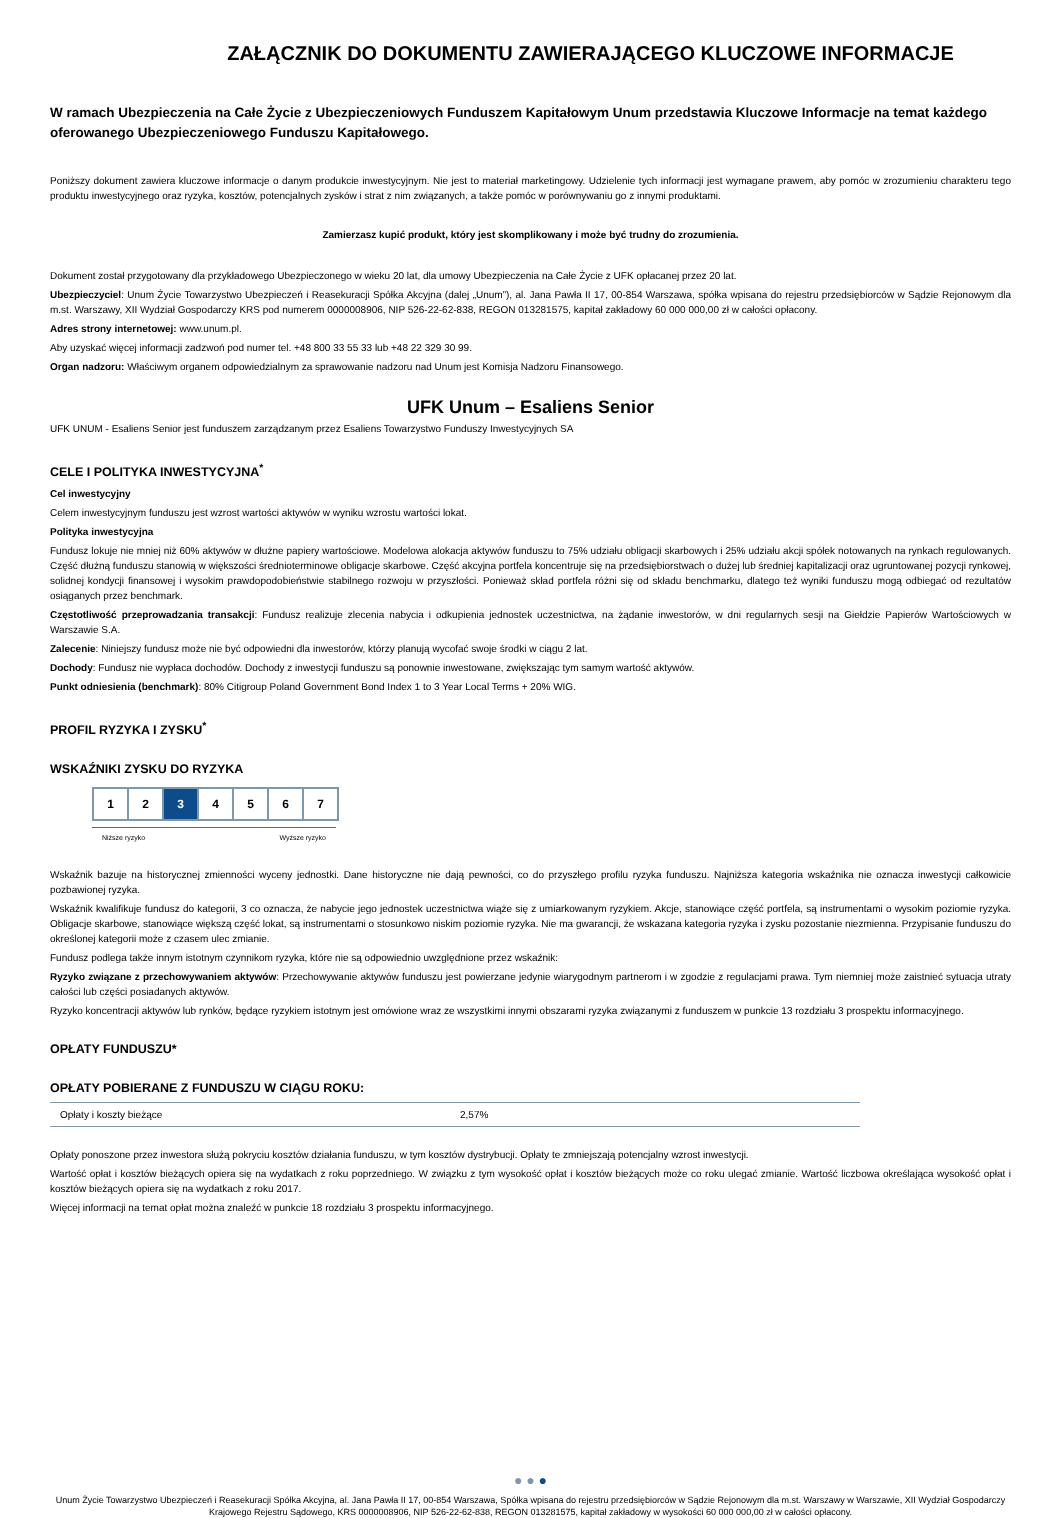ZAŁĄCZNIK DO DOKUMENTU ZAWIERAJĄCEGO KLUCZOWE INFORMACJE
W ramach Ubezpieczenia na Całe Życie z Ubezpieczeniowych Funduszem Kapitałowym Unum przedstawia Kluczowe Informacje na temat każdego oferowanego Ubezpieczeniowego Funduszu Kapitałowego.
Poniższy dokument zawiera kluczowe informacje o danym produkcie inwestycyjnym. Nie jest to materiał marketingowy. Udzielenie tych informacji jest wymagane prawem, aby pomóc w zrozumieniu charakteru tego produktu inwestycyjnego oraz ryzyka, kosztów, potencjalnych zysków i strat z nim związanych, a także pomóc w porównywaniu go z innymi produktami.
Zamierzasz kupić produkt, który jest skomplikowany i może być trudny do zrozumienia.
Dokument został przygotowany dla przykładowego Ubezpieczonego w wieku 20 lat, dla umowy Ubezpieczenia na Całe Życie z UFK opłacanej przez 20 lat.
Ubezpieczyciel: Unum Życie Towarzystwo Ubezpieczeń i Reasekuracji Spółka Akcyjna (dalej „Unum”), al. Jana Pawła II 17, 00-854 Warszawa, spółka wpisana do rejestru przedsiębiorców w Sądzie Rejonowym dla m.st. Warszawy, XII Wydział Gospodarczy KRS pod numerem 0000008906, NIP 526-22-62-838, REGON 013281575, kapitał zakładowy 60 000 000,00 zł w całości opłacony.
Adres strony internetowej: www.unum.pl.
Aby uzyskać więcej informacji zadzwoń pod numer tel. +48 800 33 55 33 lub +48 22 329 30 99.
Organ nadzoru: Właściwym organem odpowiedzialnym za sprawowanie nadzoru nad Unum jest Komisja Nadzoru Finansowego.
UFK Unum – Esaliens Senior
UFK UNUM - Esaliens Senior jest funduszem zarządzanym przez Esaliens Towarzystwo Funduszy Inwestycyjnych SA
CELE I POLITYKA INWESTYCYJNA<sup>*</sup>
Cel inwestycyjny
Celem inwestycyjnym funduszu jest wzrost wartości aktywów w wyniku wzrostu wartości lokat.
Polityka inwestycyjna
Fundusz lokuje nie mniej niż 60% aktywów w dłużne papiery wartościowe. Modelowa alokacja aktywów funduszu to 75% udziału obligacji skarbowych i 25% udziału akcji spółek notowanych na rynkach regulowanych. Część dłużną funduszu stanowią w większości średnioterminowe obligacje skarbowe. Część akcyjna portfela koncentruje się na przedsiębiorstwach o dużej lub średniej kapitalizacji oraz ugruntowanej pozycji rynkowej, solidnej kondycji finansowej i wysokim prawdopodobieństwie stabilnego rozwoju w przyszłości. Ponieważ skład portfela różni się od składu benchmarku, dlatego też wyniki funduszu mogą odbiegać od rezultatów osiąganych przez benchmark.
Częstotliwość przeprowadzania transakcji: Fundusz realizuje zlecenia nabycia i odkupienia jednostek uczestnictwa, na żądanie inwestorów, w dni regularnych sesji na Giełdzie Papierów Wartościowych w Warszawie S.A.
Zalecenie: Niniejszy fundusz może nie być odpowiedni dla inwestorów, którzy planują wycofać swoje środki w ciągu 2 lat.
Dochody: Fundusz nie wypłaca dochodów. Dochody z inwestycji funduszu są ponownie inwestowane, zwiększając tym samym wartość aktywów.
Punkt odniesienia (benchmark): 80% Citigroup Poland Government Bond Index 1 to 3 Year Local Terms + 20% WIG.
PROFIL RYZYKA I ZYSKU<sup>*</sup>
WSKAŹNIKI ZYSKU DO RYZYKA
| 1 | 2 | 3 | 4 | 5 | 6 | 7 |
Niższe ryzyko Wyższe ryzyko
Wskaźnik bazuje na historycznej zmienności wyceny jednostki. Dane historyczne nie dają pewności, co do przyszłego profilu ryzyka funduszu. Najniższa kategoria wskaźnika nie oznacza inwestycji całkowicie pozbawionej ryzyka.
Wskaźnik kwalifikuje fundusz do kategorii, 3 co oznacza, że nabycie jego jednostek uczestnictwa wiąże się z umiarkowanym ryzykiem. Akcje, stanowiące część portfela, są instrumentami o wysokim poziomie ryzyka. Obligacje skarbowe, stanowiące większą część lokat, są instrumentami o stosunkowo niskim poziomie ryzyka. Nie ma gwarancji, że wskazana kategoria ryzyka i zysku pozostanie niezmienna. Przypisanie funduszu do określonej kategorii może z czasem ulec zmianie.
Fundusz podlega także innym istotnym czynnikom ryzyka, które nie są odpowiednio uwzględnione przez wskaźnik:
Ryzyko związane z przechowywaniem aktywów: Przechowywanie aktywów funduszu jest powierzane jedynie wiarygodnym partnerom i w zgodzie z regulacjami prawa. Tym niemniej może zaistnieć sytuacja utraty całości lub części posiadanych aktywów.
Ryzyko koncentracji aktywów lub rynków, będące ryzykiem istotnym jest omówione wraz ze wszystkimi innymi obszarami ryzyka związanymi z funduszem w punkcie 13 rozdziału 3 prospektu informacyjnego.
OPŁATY FUNDUSZU*
OPŁATY POBIERANE Z FUNDUSZU W CIĄGU ROKU:
| Opłaty i koszty bieżące | 2,57% |
Opłaty ponoszone przez inwestora służą pokryciu kosztów działania funduszu, w tym kosztów dystrybucji. Opłaty te zmniejszają potencjalny wzrost inwestycji.
Wartość opłat i kosztów bieżących opiera się na wydatkach z roku poprzedniego. W związku z tym wysokość opłat i kosztów bieżących może co roku ulegać zmianie. Wartość liczbowa określająca wysokość opłat i kosztów bieżących opiera się na wydatkach z roku 2017.
Więcej informacji na temat opłat można znaleźć w punkcie 18 rozdziału 3 prospektu informacyjnego.
● ● ●
Unum Życie Towarzystwo Ubezpieczeń i Reasekuracji Spółka Akcyjna, al. Jana Pawła II 17, 00-854 Warszawa, Spółka wpisana do rejestru przedsiębiorców w Sądzie Rejonowym dla m.st. Warszawy w Warszawie, XII Wydział Gospodarczy Krajowego Rejestru Sądowego, KRS 0000008906, NIP 526-22-62-838, REGON 013281575, kapitał zakładowy w wysokości 60 000 000,00 zł w całości opłacony.